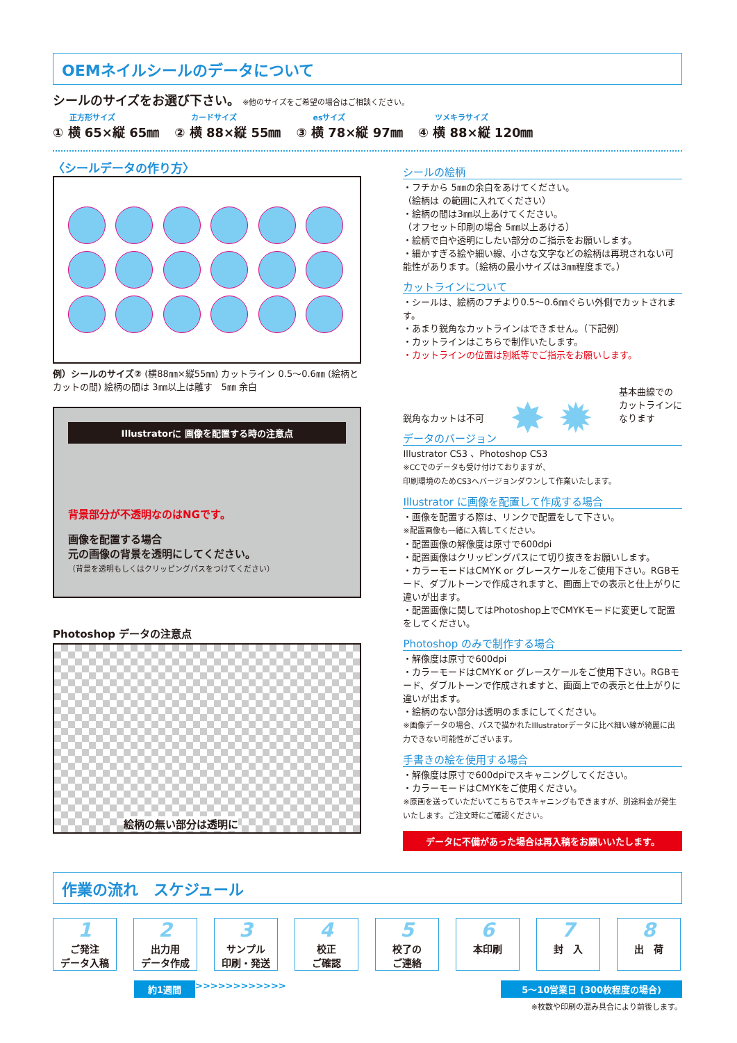OEMネイルシールのデータについて
シールのサイズをお選び下さい。 ※他のサイズをご希望の場合はご相談ください。
正方形サイズ
① 横 65×縦 65㎜
カードサイズ
② 横 88×縦 55㎜
esサイズ
③ 横 78×縦 97㎜
ツメキラサイズ
④ 横 88×縦 120㎜
〈シールデータの作り方〉
例）シールのサイズ② (横88㎜×縦55㎜) カットライン 0.5〜0.6㎜ (絵柄とカットの間) 絵柄の間は 3㎜以上は離す　5㎜ 余白
Illustratorに 画像を配置する時の注意点
背景部分が不透明なのはNGです。
画像を配置する場合
元の画像の背景を透明にしてください。
（背景を透明もしくはクリッピングパスをつけてください）
Photoshop データの注意点
絵柄の無い部分は透明に
シールの絵柄
・フチから 5㎜の余白をあけてください。
（絵柄は の範囲に入れてください）
・絵柄の間は3㎜以上あけてください。
（オフセット印刷の場合 5㎜以上あける）
・絵柄で白や透明にしたい部分のご指示をお願いします。
・細かすぎる絵や細い線、小さな文字などの絵柄は再現されない可能性があります。（絵柄の最小サイズは3㎜程度まで。）
カットラインについて
・シールは、絵柄のフチより0.5〜0.6㎜ぐらい外側でカットされます。
・あまり鋭角なカットラインはできません。（下記例）
・カットラインはこちらで制作いたします。
・カットラインの位置は別紙等でご指示をお願いします。
鋭角なカットは不可 ✸ ✹ 基本曲線での
カットラインに
なります
データのバージョン
Illustrator CS3 、Photoshop CS3
※CCでのデータも受け付けておりますが、
印刷環境のためCS3へバージョンダウンして作業いたします。
Illustrator に画像を配置して作成する場合
・画像を配置する際は、リンクで配置をして下さい。
※配置画像も一緒に入稿してください。
・配置画像の解像度は原寸で600dpi
・配置画像はクリッピングパスにて切り抜きをお願いします。
・カラーモードはCMYK or グレースケールをご使用下さい。RGBモード、ダブルトーンで作成されますと、画面上での表示と仕上がりに違いが出ます。
・配置画像に関してはPhotoshop上でCMYKモードに変更して配置をしてください。
Photoshop のみで制作する場合
・解像度は原寸で600dpi
・カラーモードはCMYK or グレースケールをご使用下さい。RGBモード、ダブルトーンで作成されますと、画面上での表示と仕上がりに違いが出ます。
・絵柄のない部分は透明のままにしてください。
※画像データの場合、パスで描かれたIllustratorデータに比べ細い線が綺麗に出力できない可能性がございます。
手書きの絵を使用する場合
・解像度は原寸で600dpiでスキャニングしてください。
・カラーモードはCMYKをご使用ください。
※原画を送っていただいてこちらでスキャニングもできますが、別途料金が発生いたします。ご注文時にご確認ください。
データに不備があった場合は再入稿をお願いいたします。
作業の流れ　スケジュール
1
ご発注
データ入稿
2
出力用
データ作成
3
サンプル
印刷・発送
4
校正
ご確認
5
校了の
ご連絡
6
本印刷
7
封　入
8
出　荷
約1週間 >>>>>>>>>>>> 5〜10営業日 (300枚程度の場合)
※枚数や印刷の混み具合により前後します。